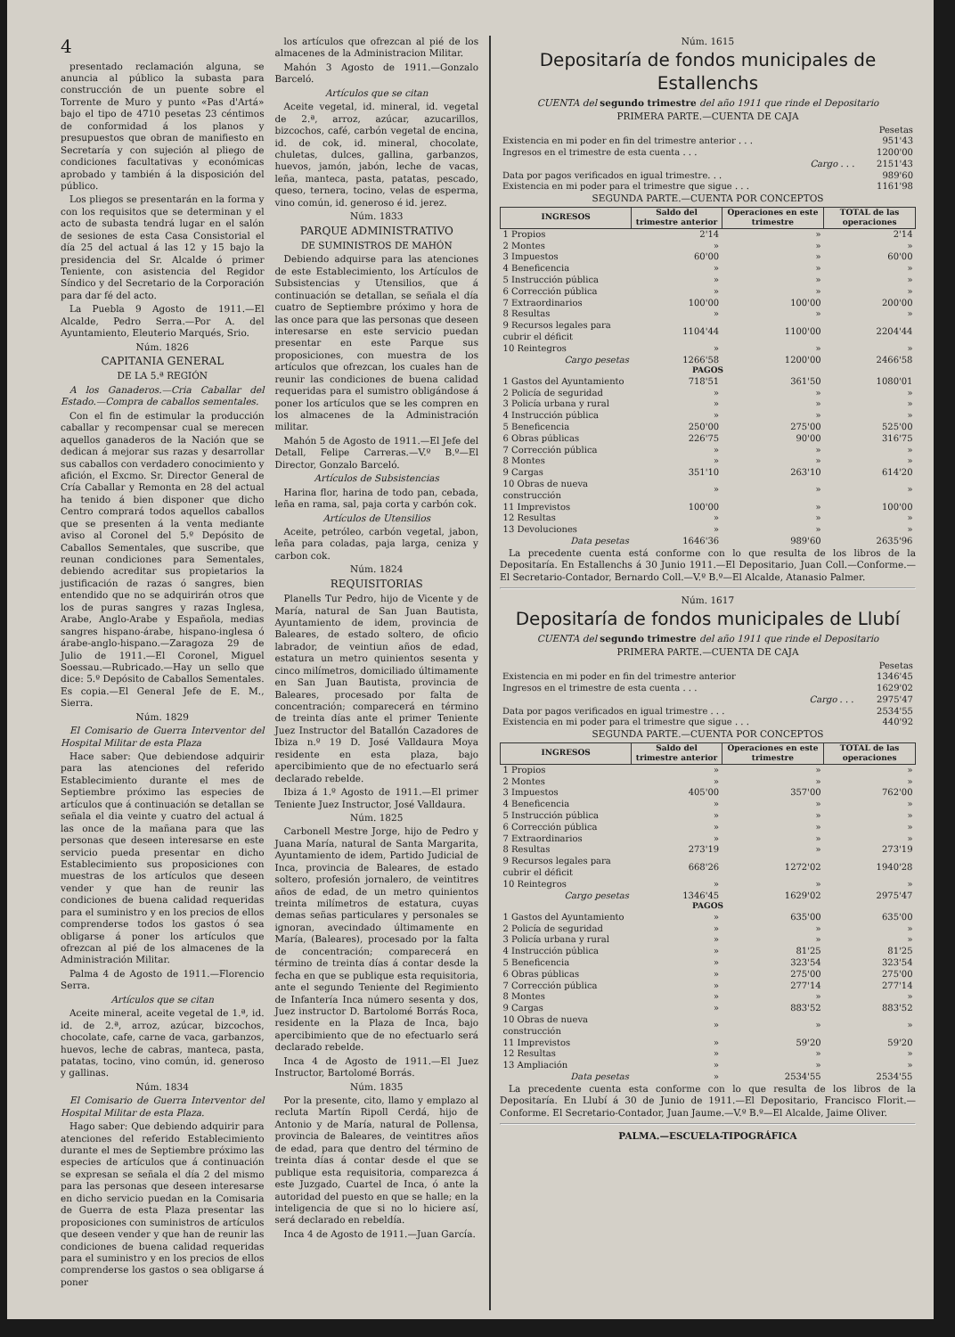4
presentado reclamación alguna, se anuncia al público la subasta para construcción de un puente sobre el Torrente de Muro y punto «Pas d'Artá» bajo el tipo de 4710 pesetas 23 céntimos de conformidad á los planos y presupuestos que obran de manifiesto en Secretaría y con sujeción al pliego de condiciones facultativas y económicas aprobado y también á la disposición del público.
Los pliegos se presentarán en la forma y con los requisitos que se determinan y el acto de subasta tendrá lugar en el salón de sesiones de esta Casa Consistorial el día 25 del actual á las 12 y 15 bajo la presidencia del Sr. Alcalde ó primer Teniente, con asistencia del Regidor Síndico y del Secretario de la Corporación para dar fé del acto.
La Puebla 9 Agosto de 1911.—El Alcalde, Pedro Serra.—Por A. del Ayuntamiento, Eleuterio Marqués, Srio.
Núm. 1826
CAPITANIA GENERAL
DE LA 5.ª REGIÓN
A los Ganaderos.—Cria Caballar del Estado.—Compra de caballos sementales.
Con el fin de estimular la producción caballar y recompensar cual se merecen aquellos ganaderos de la Nación que se dedican á mejorar sus razas y desarrollar sus caballos con verdadero conocimiento y afición, el Excmo. Sr. Director General de Cría Caballar y Remonta en 28 del actual ha tenido á bien disponer que dicho Centro comprará todos aquellos caballos que se presenten á la venta mediante aviso al Coronel del 5.º Depósito de Caballos Sementales, que suscribe, que reunan condiciones para Sementales, debiendo acreditar sus propietarios la justificación de razas ó sangres, bien entendido que no se adquirirán otros que los de puras sangres y razas Inglesa, Arabe, Anglo-Arabe y Española, medias sangres hispano-árabe, hispano-inglesa ó árabe-anglo-hispano.—Zaragoza 29 de Julio de 1911.—El Coronel, Miguel Soessau.—Rubricado.—Hay un sello que dice: 5.º Depósito de Caballos Sementales. Es copia.—El General Jefe de E. M., Sierra.
Núm. 1829
El Comisario de Guerra Interventor del Hospital Militar de esta Plaza
Hace saber: Que debiendose adquirir para las atenciones del referido Establecimiento durante el mes de Septiembre próximo las especies de artículos que á continuación se detallan se señala el dia veinte y cuatro del actual á las once de la mañana para que las personas que deseen interesarse en este servicio pueda presentar en dicho Establecimiento sus proposiciones con muestras de los artículos que deseen vender y que han de reunir las condiciones de buena calidad requeridas para el suministro y en los precios de ellos comprenderse todos los gastos ó sea obligarse á poner los artículos que ofrezcan al pié de los almacenes de la Administración Militar.
Palma 4 de Agosto de 1911.—Florencio Serra.
Artículos que se citan
Aceite mineral, aceite vegetal de 1.ª, id. id. de 2.ª, arroz, azúcar, bizcochos, chocolate, cafe, carne de vaca, garbanzos, huevos, leche de cabras, manteca, pasta, patatas, tocino, vino común, id. generoso y gallinas.
Núm. 1834
El Comisario de Guerra Interventor del Hospital Militar de esta Plaza.
Hago saber: Que debiendo adquirir para atenciones del referido Establecimiento durante el mes de Septiembre próximo las especies de artículos que á continuación se expresan se señala el día 2 del mismo para las personas que deseen interesarse en dicho servicio puedan en la Comisaria de Guerra de esta Plaza presentar las proposiciones con suministros de artículos que deseen vender y que han de reunir las condiciones de buena calidad requeridas para el suministro y en los precios de ellos comprenderse los gastos o sea obligarse á poner
los artículos que ofrezcan al pié de los almacenes de la Administracion Militar.
Mahón 3 Agosto de 1911.—Gonzalo Barceló.
Artículos que se citan
Aceite vegetal, id. mineral, id. vegetal de 2.ª, arroz, azúcar, azucarillos, bizcochos, café, carbón vegetal de encina, id. de cok, id. mineral, chocolate, chuletas, dulces, gallina, garbanzos, huevos, jamón, jabón, leche de vacas, leña, manteca, pasta, patatas, pescado, queso, ternera, tocino, velas de esperma, vino común, id. generoso é id. jerez.
Núm. 1833
PARQUE ADMINISTRATIVO
DE SUMINISTROS DE MAHÓN
Debiendo adquirse para las atenciones de este Establecimiento, los Artículos de Subsistencias y Utensilios, que á continuación se detallan, se señala el día cuatro de Septiembre próximo y hora de las once para que las personas que deseen interesarse en este servicio puedan presentar en este Parque sus proposiciones, con muestra de los artículos que ofrezcan, los cuales han de reunir las condiciones de buena calidad requeridas para el sumistro obligándose á poner los artículos que se les compren en los almacenes de la Administración militar.
Mahón 5 de Agosto de 1911.—El Jefe del Detall, Felipe Carreras.—V.º B.º—El Director, Gonzalo Barceló.
Artículos de Subsistencias
Harina flor, harina de todo pan, cebada, leña en rama, sal, paja corta y carbón cok.
Artículos de Utensilios
Aceite, petróleo, carbón vegetal, jabon, leña para coladas, paja larga, ceniza y carbon cok.
Núm. 1824
REQUISITORIAS
Planells Tur Pedro, hijo de Vicente y de María, natural de San Juan Bautista, Ayuntamiento de idem, provincia de Baleares, de estado soltero, de oficio labrador, de veintiun años de edad, estatura un metro quinientos sesenta y cinco milímetros, domiciliado últimamente en San Juan Bautista, provincia de Baleares, procesado por falta de concentración; comparecerá en término de treinta días ante el primer Teniente Juez Instructor del Batallón Cazadores de Ibiza n.º 19 D. José Valldaura Moya residente en esta plaza, bajo apercibimiento que de no efectuarlo será declarado rebelde.
Ibiza á 1.º Agosto de 1911.—El primer Teniente Juez Instructor, José Valldaura.
Núm. 1825
Carbonell Mestre Jorge, hijo de Pedro y Juana María, natural de Santa Margarita, Ayuntamiento de idem, Partido Judicial de Inca, provincia de Baleares, de estado soltero, profesión jornalero, de veintitres años de edad, de un metro quinientos treinta milímetros de estatura, cuyas demas señas particulares y personales se ignoran, avecindado últimamente en María, (Baleares), procesado por la falta de concentración; comparecerá en término de treinta días á contar desde la fecha en que se publique esta requisitoria, ante el segundo Teniente del Regimiento de Infantería Inca número sesenta y dos, Juez instructor D. Bartolomé Borrás Roca, residente en la Plaza de Inca, bajo apercibimiento que de no efectuarlo será declarado rebelde.
Inca 4 de Agosto de 1911.—El Juez Instructor, Bartolomé Borrás.
Núm. 1835
Por la presente, cito, llamo y emplazo al recluta Martín Ripoll Cerdá, hijo de Antonio y de María, natural de Pollensa, provincia de Baleares, de veintitres años de edad, para que dentro del término de treinta días á contar desde el que se publique esta requisitoria, comparezca á este Juzgado, Cuartel de Inca, ó ante la autoridad del puesto en que se halle; en la inteligencia de que si no lo hiciere así, será declarado en rebeldía.
Inca 4 de Agosto de 1911.—Juan García.
Núm. 1615
Depositaría de fondos municipales de Estallenchs
CUENTA del segundo trimestre del año 1911 que rinde el Depositario
PRIMERA PARTE.—CUENTA DE CAJA
| | Pesetas |
| Existencia en mi poder en fin del trimestre anterior . . . | 951'43 |
| Ingresos en el trimestre de esta cuenta . . . | 1200'00 |
| Cargo . . . | 2151'43 |
| Data por pagos verificados en igual trimestre. . . | 989'60 |
| Existencia en mi poder para el trimestre que sigue . . . | 1161'98 |
SEGUNDA PARTE.—CUENTA POR CONCEPTOS
| INGRESOS | Saldo del trimestre anterior | Operaciones en este trimestre | TOTAL de las operaciones |
| --- | --- | --- | --- |
| 1 Propios | 2'14 | » | 2'14 |
| 2 Montes | » | » | » |
| 3 Impuestos | 60'00 | » | 60'00 |
| 4 Beneficencia | » | » | » |
| 5 Instrucción pública | » | » | » |
| 6 Corrección pública | » | » | » |
| 7 Extraordinarios | 100'00 | 100'00 | 200'00 |
| 8 Resultas | » | » | » |
| 9 Recursos legales para cubrir el déficit | 1104'44 | 1100'00 | 2204'44 |
| 10 Reintegros | » | » | » |
| Cargo pesetas | 1266'58 | 1200'00 | 2466'58 |
| PAGOS | | | |
| 1 Gastos del Ayuntamiento | 718'51 | 361'50 | 1080'01 |
| 2 Policía de seguridad | » | » | » |
| 3 Policía urbana y rural | » | » | » |
| 4 Instrucción pública | » | » | » |
| 5 Beneficencia | 250'00 | 275'00 | 525'00 |
| 6 Obras públicas | 226'75 | 90'00 | 316'75 |
| 7 Corrección pública | » | » | » |
| 8 Montes | » | » | » |
| 9 Cargas | 351'10 | 263'10 | 614'20 |
| 10 Obras de nueva construcción | » | » | » |
| 11 Imprevistos | 100'00 | » | 100'00 |
| 12 Resultas | » | » | » |
| 13 Devoluciones | » | » | » |
| Data pesetas | 1646'36 | 989'60 | 2635'96 |
La precedente cuenta está conforme con lo que resulta de los libros de la Depositaría. En Estallenchs á 30 Junio 1911.—El Depositario, Juan Coll.—Conforme.—El Secretario-Contador, Bernardo Coll.—V.º B.º—El Alcalde, Atanasio Palmer.
Núm. 1617
Depositaría de fondos municipales de Llubí
CUENTA del segundo trimestre del año 1911 que rinde el Depositario
PRIMERA PARTE.—CUENTA DE CAJA
| | Pesetas |
| Existencia en mi poder en fin del trimestre anterior | 1346'45 |
| Ingresos en el trimestre de esta cuenta . . . | 1629'02 |
| Cargo . . . | 2975'47 |
| Data por pagos verificados en igual trimestre . . . | 2534'55 |
| Existencia en mi poder para el trimestre que sigue . . . | 440'92 |
SEGUNDA PARTE.—CUENTA POR CONCEPTOS
| INGRESOS | Saldo del trimestre anterior | Operaciones en este trimestre | TOTAL de las operaciones |
| --- | --- | --- | --- |
| 1 Propios | » | » | » |
| 2 Montes | » | » | » |
| 3 Impuestos | 405'00 | 357'00 | 762'00 |
| 4 Beneficencia | » | » | » |
| 5 Instrucción pública | » | » | » |
| 6 Corrección pública | » | » | » |
| 7 Extraordinarios | » | » | » |
| 8 Resultas | 273'19 | » | 273'19 |
| 9 Recursos legales para cubrir el déficit | 668'26 | 1272'02 | 1940'28 |
| 10 Reintegros | » | » | » |
| Cargo pesetas | 1346'45 | 1629'02 | 2975'47 |
| PAGOS | | | |
| 1 Gastos del Ayuntamiento | » | 635'00 | 635'00 |
| 2 Policía de seguridad | » | » | » |
| 3 Policía urbana y rural | » | » | » |
| 4 Instrucción pública | » | 81'25 | 81'25 |
| 5 Beneficencia | » | 323'54 | 323'54 |
| 6 Obras públicas | » | 275'00 | 275'00 |
| 7 Corrección pública | » | 277'14 | 277'14 |
| 8 Montes | » | » | » |
| 9 Cargas | » | 883'52 | 883'52 |
| 10 Obras de nueva construcción | » | » | » |
| 11 Imprevistos | » | 59'20 | 59'20 |
| 12 Resultas | » | » | » |
| 13 Ampliación | » | » | » |
| Data pesetas | » | 2534'55 | 2534'55 |
La precedente cuenta esta conforme con lo que resulta de los libros de la Depositaría. En Llubí á 30 de Junio de 1911.—El Depositario, Francisco Florit.—Conforme. El Secretario-Contador, Juan Jaume.—V.º B.º—El Alcalde, Jaime Oliver.
PALMA.—ESCUELA-TIPOGRÁFICA